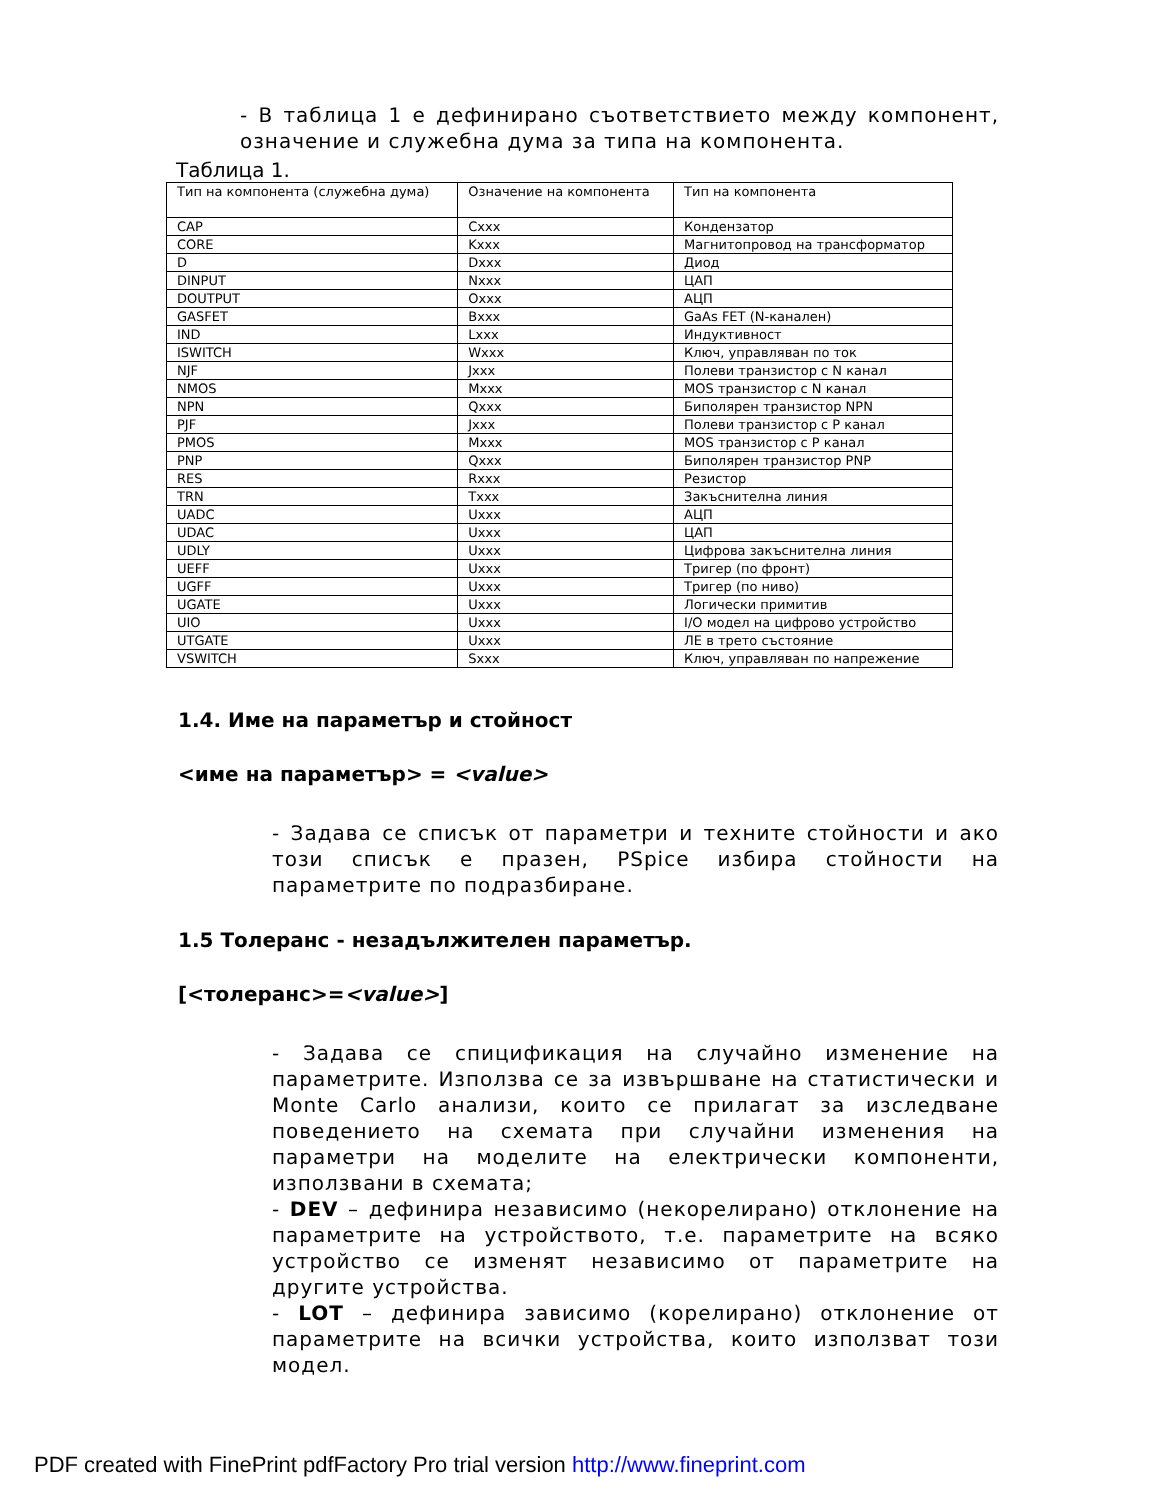- В таблица 1 е дефинирано съответствието между компонент, означение и служебна дума за типа на компонента.
Таблица 1.
| Тип на компонента (служебна дума) | Означение на компонента | Тип на компонента |
| CAP | Cxxx | Кондензатор |
| CORE | Kxxx | Магнитопровод на трансформатор |
| D | Dxxx | Диод |
| DINPUT | Nxxx | ЦАП |
| DOUTPUT | Oxxx | АЦП |
| GASFET | Bxxx | GaAs FET (N-канален) |
| IND | Lxxx | Индуктивност |
| ISWITCH | Wxxx | Ключ, управляван по ток |
| NJF | Jxxx | Полеви транзистор с N канал |
| NMOS | Mxxx | MOS транзистор с N канал |
| NPN | Qxxx | Биполярен транзистор NPN |
| PJF | Jxxx | Полеви транзистор с P канал |
| PMOS | Mxxx | MOS транзистор с P канал |
| PNP | Qxxx | Биполярен транзистор PNP |
| RES | Rxxx | Резистор |
| TRN | Txxx | Закъснителна линия |
| UADC | Uxxx | АЦП |
| UDAC | Uxxx | ЦАП |
| UDLY | Uxxx | Цифрова закъснителна линия |
| UEFF | Uxxx | Тригер (по фронт) |
| UGFF | Uxxx | Тригер (по ниво) |
| UGATE | Uxxx | Логически примитив |
| UIO | Uxxx | I/O модел на цифрово устройство |
| UTGATE | Uxxx | ЛЕ в трето състояние |
| VSWITCH | Sxxx | Ключ, управляван по напрежение |
1.4. Име на параметър и стойност
<име на параметър> = <value>
- Задава се списък от параметри и техните стойности и ако този списък е празен, PSpice избира стойности на параметрите по подразбиране.
1.5 Толеранс - незадължителен параметър.
[<толеранс>=<value>]
- Задава се спицификация на случайно изменение на параметрите. Използва се за извършване на статистически и Monte Carlo анализи, които се прилагат за изследване поведението на схемата при случайни изменения на параметри на моделите на електрически компоненти, използвани в схемата;
- DEV – дефинира независимо (некорелирано) отклонение на параметрите на устройството, т.е. параметрите на всяко устройство се изменят независимо от параметрите на другите устройства.
- LOT – дефинира зависимо (корелирано) отклонение от параметрите на всички устройства, които използват този модел.
PDF created with FinePrint pdfFactory Pro trial version http://www.fineprint.com